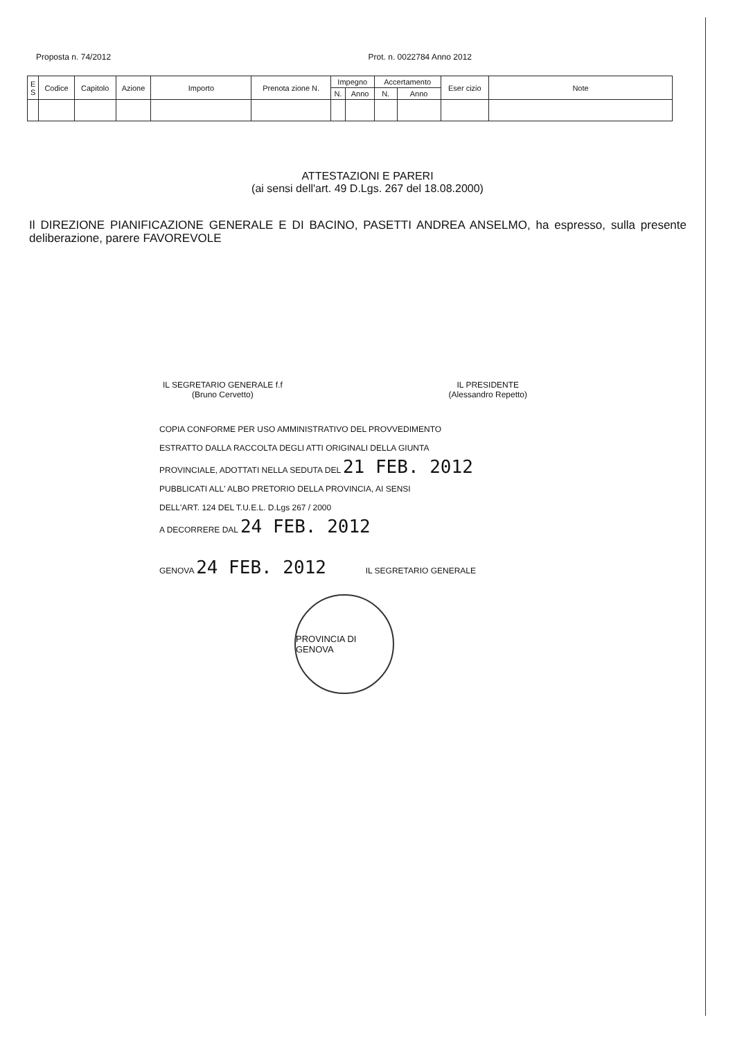Proposta n. 74/2012 Prot. n. 0022784 Anno 2012
| E S | Codice | Capitolo | Azione | Importo | Prenota zione N. | Impegno | | Accertamento | | Eser cizio | Note |
| --- | --- | --- | --- | --- | --- | --- | --- | --- | --- | --- | --- |
| | | | | | | N. | Anno | N. | Anno | | |
ATTESTAZIONI E PARERI
(ai sensi dell'art. 49 D.Lgs. 267 del 18.08.2000)
Il DIREZIONE PIANIFICAZIONE GENERALE E DI BACINO, PASETTI ANDREA ANSELMO, ha espresso, sulla presente deliberazione, parere FAVOREVOLE
IL SEGRETARIO GENERALE f.f
(Bruno Cervetto)
IL PRESIDENTE
(Alessandro Repetto)
COPIA CONFORME PER USO AMMINISTRATIVO DEL PROVVEDIMENTO
ESTRATTO DALLA RACCOLTA DEGLI ATTI ORIGINALI DELLA GIUNTA
PROVINCIALE, ADOTTATI NELLA SEDUTA DEL 21 FEB. 2012
PUBBLICATI ALL' ALBO PRETORIO DELLA PROVINCIA, AI SENSI
DELL'ART. 124 DEL T.U.E.L. D.Lgs 267 / 2000
A DECORRERE DAL 24 FEB. 2012
GENOVA 24 FEB. 2012 IL SEGRETARIO GENERALE
PROVINCIA DI GENOVA